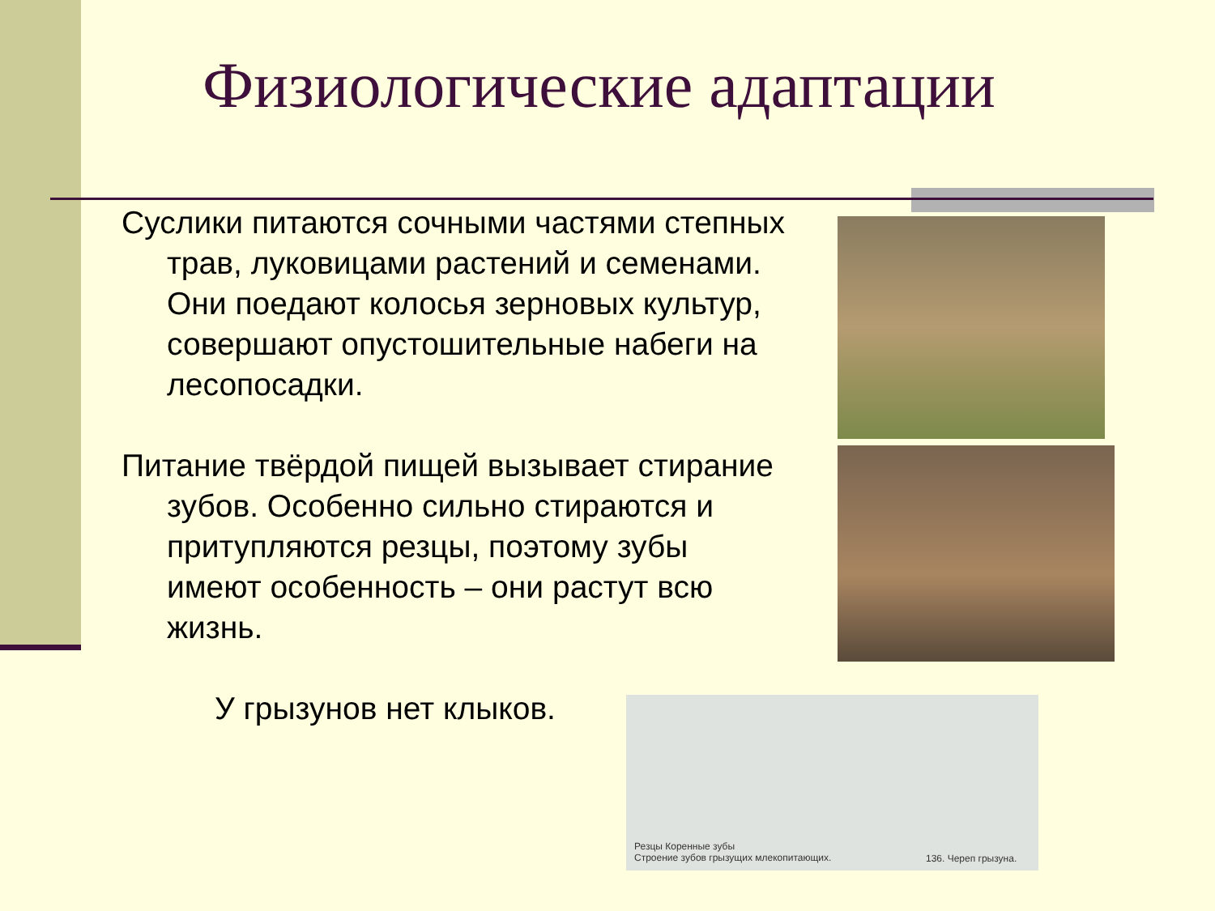Физиологические адаптации
Суслики питаются сочными частями степных трав, луковицами растений и семенами. Они поедают колосья зерновых культур, совершают опустошительные набеги на лесопосадки.
Питание твёрдой пищей вызывает стирание зубов. Особенно сильно стираются и притупляются резцы, поэтому зубы имеют особенность – они растут всю жизнь.
У грызунов нет клыков.
Резцы Коренные зубы
Строение зубов грызущих млекопитающих.
136. Череп грызуна.